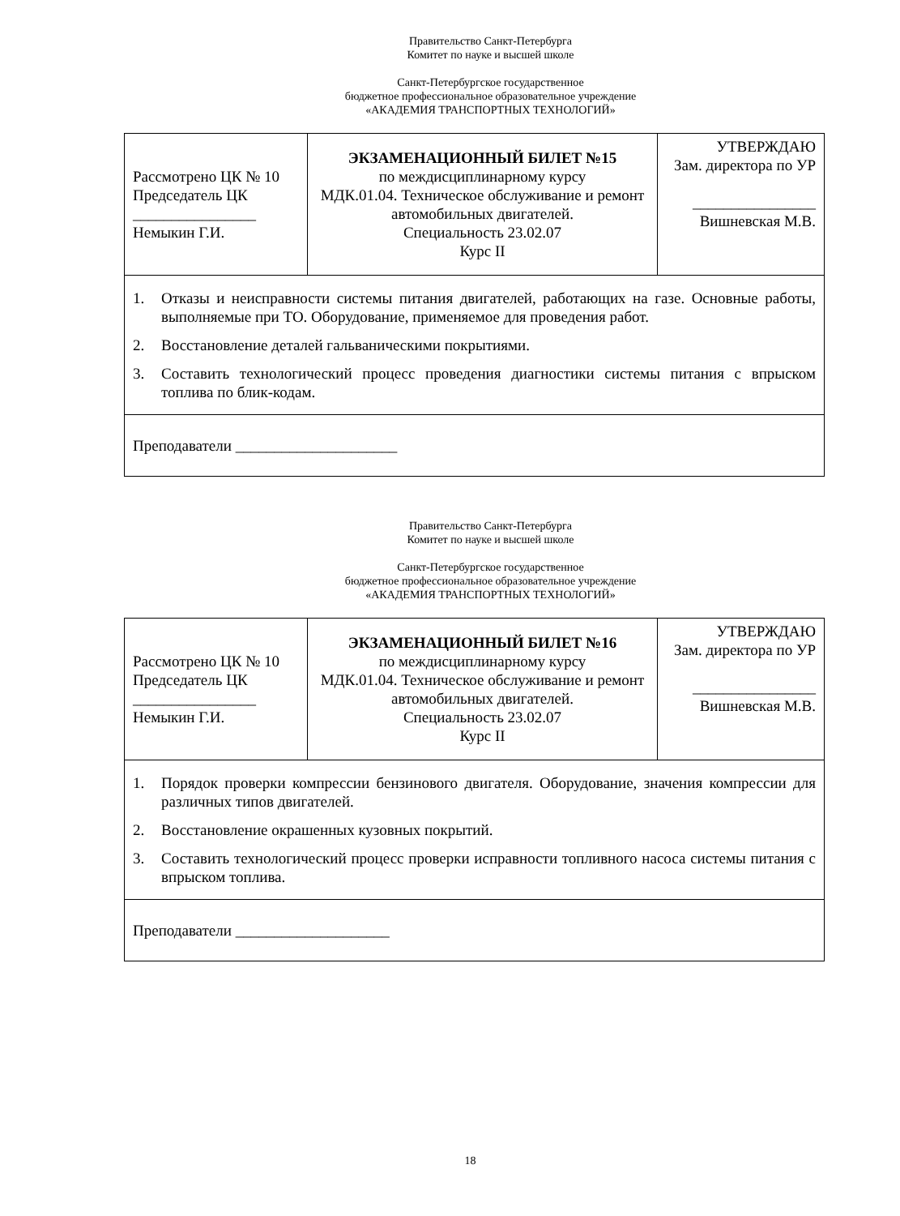Правительство Санкт-Петербурга
Комитет по науке и высшей школе
Санкт-Петербургское государственное
бюджетное профессиональное образовательное учреждение
«АКАДЕМИЯ ТРАНСПОРТНЫХ ТЕХНОЛОГИЙ»
| Рассмотрено ЦК № 10 Председатель ЦК ________________ Немыкин Г.И. | ЭКЗАМЕНАЦИОННЫЙ БИЛЕТ №15 по междисциплинарному курсу МДК.01.04. Техническое обслуживание и ремонт автомобильных двигателей. Специальность 23.02.07 Курс II | УТВЕРЖДАЮ Зам. директора по УР ________________ Вишневская М.В. |
| / 1. / Отказы и неисправности системы питания двигателей, работающих на газе. Основные работы, выполняемые при ТО. Оборудование, применяемое для проведения работ. / / 2. / Восстановление деталей гальваническими покрытиями. / / 3. / Составить технологический процесс проведения диагностики системы питания с впрыском топлива по блик-кодам. / | | |
| Преподаватели _____________________ | | |
Правительство Санкт-Петербурга
Комитет по науке и высшей школе
Санкт-Петербургское государственное
бюджетное профессиональное образовательное учреждение
«АКАДЕМИЯ ТРАНСПОРТНЫХ ТЕХНОЛОГИЙ»
| Рассмотрено ЦК № 10 Председатель ЦК ________________ Немыкин Г.И. | ЭКЗАМЕНАЦИОННЫЙ БИЛЕТ №16 по междисциплинарному курсу МДК.01.04. Техническое обслуживание и ремонт автомобильных двигателей. Специальность 23.02.07 Курс II | УТВЕРЖДАЮ Зам. директора по УР ________________ Вишневская М.В. |
| / 1. / Порядок проверки компрессии бензинового двигателя. Оборудование, значения компрессии для различных типов двигателей. / / 2. / Восстановление окрашенных кузовных покрытий. / / 3. / Составить технологический процесс проверки исправности топливного насоса системы питания с впрыском топлива. / | | |
| Преподаватели ____________________ | | |
18